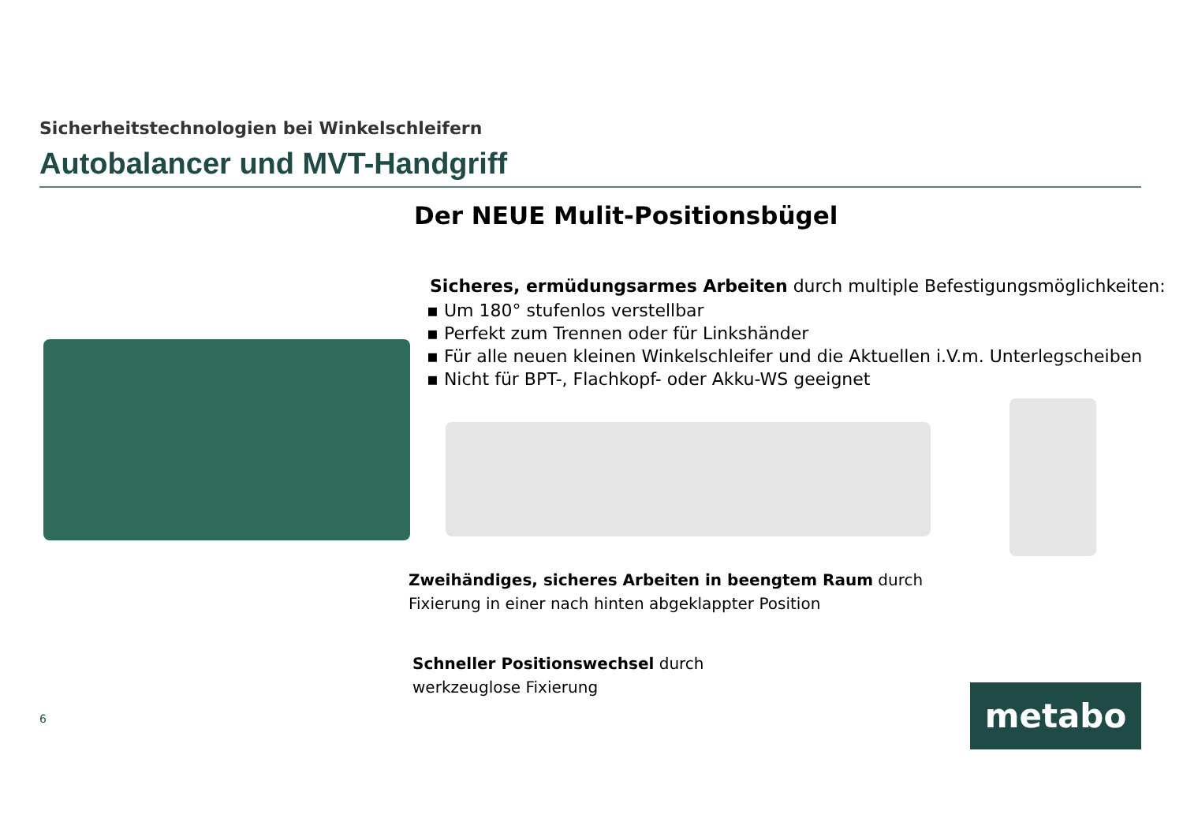Sicherheitstechnologien bei Winkelschleifern
Autobalancer und MVT-Handgriff
Der NEUE Mulit-Positionsbügel
Sicheres, ermüdungsarmes Arbeiten durch multiple Befestigungsmöglichkeiten:
▪ Um 180° stufenlos verstellbar
▪ Perfekt zum Trennen oder für Linkshänder
▪ Für alle neuen kleinen Winkelschleifer und die Aktuellen i.V.m. Unterlegscheiben
▪ Nicht für BPT-, Flachkopf- oder Akku-WS geeignet
Zweihändiges, sicheres Arbeiten in beengtem Raum durch
Fixierung in einer nach hinten abgeklappter Position
Schneller Positionswechsel durch
werkzeuglose Fixierung
6 metabo